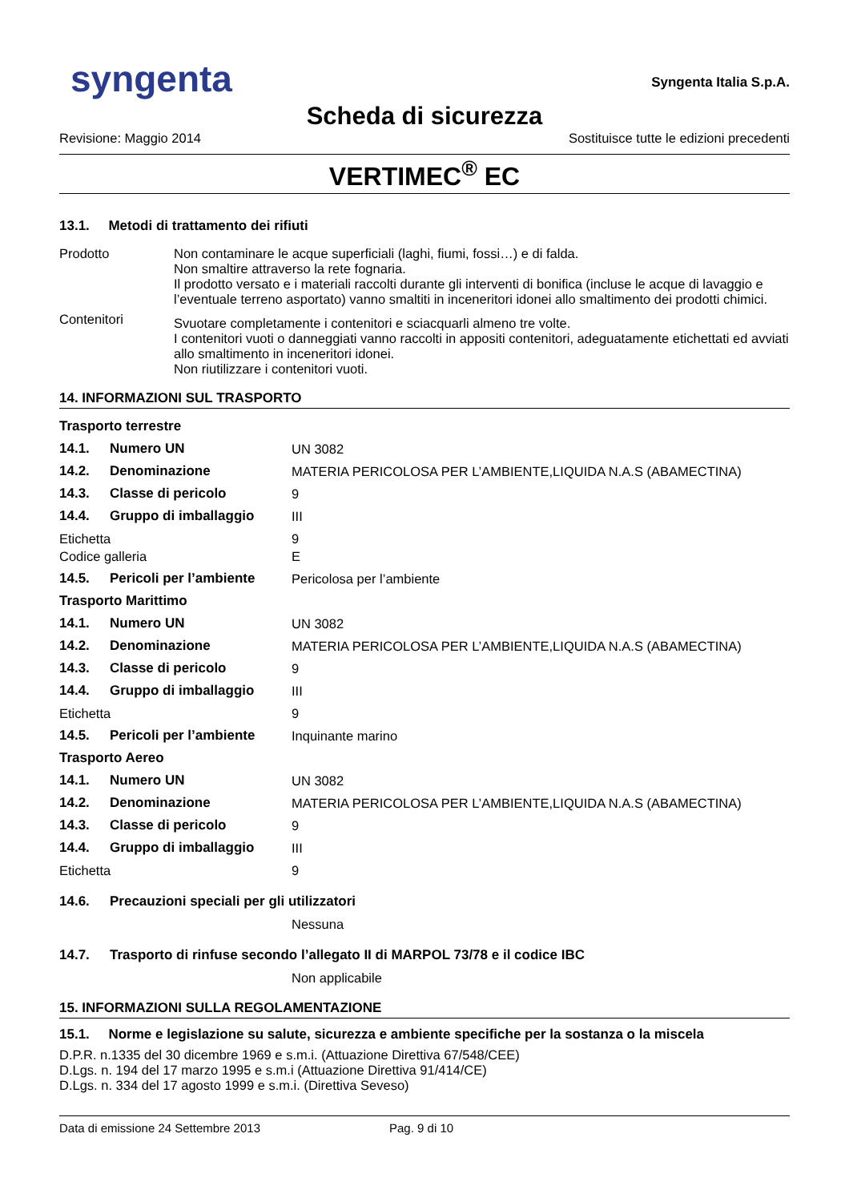syngenta
Syngenta Italia S.p.A.
Scheda di sicurezza
Revisione: Maggio 2014 Sostituisce tutte le edizioni precedenti
VERTIMEC<sup>®</sup> EC
13.1. Metodi di trattamento dei rifiuti
| Prodotto | Non contaminare le acque superficiali (laghi, fiumi, fossi…) e di falda. Non smaltire attraverso la rete fognaria. Il prodotto versato e i materiali raccolti durante gli interventi di bonifica (incluse le acque di lavaggio e l’eventuale terreno asportato) vanno smaltiti in inceneritori idonei allo smaltimento dei prodotti chimici. |
| Contenitori | Svuotare completamente i contenitori e sciacquarli almeno tre volte. I contenitori vuoti o danneggiati vanno raccolti in appositi contenitori, adeguatamente etichettati ed avviati allo smaltimento in inceneritori idonei. Non riutilizzare i contenitori vuoti. |
14. INFORMAZIONI SUL TRASPORTO
| Trasporto terrestre | | |
| 14.1. | Numero UN | UN 3082 |
| 14.2. | Denominazione | MATERIA PERICOLOSA PER L’AMBIENTE,LIQUIDA N.A.S (ABAMECTINA) |
| 14.3. | Classe di pericolo | 9 |
| 14.4. | Gruppo di imballaggio | III |
| Etichetta Codice galleria | | 9 E |
| 14.5. | Pericoli per l’ambiente | Pericolosa per l’ambiente |
| Trasporto Marittimo | | |
| 14.1. | Numero UN | UN 3082 |
| 14.2. | Denominazione | MATERIA PERICOLOSA PER L’AMBIENTE,LIQUIDA N.A.S (ABAMECTINA) |
| 14.3. | Classe di pericolo | 9 |
| 14.4. | Gruppo di imballaggio | III |
| Etichetta | | 9 |
| 14.5. | Pericoli per l’ambiente | Inquinante marino |
| Trasporto Aereo | | |
| 14.1. | Numero UN | UN 3082 |
| 14.2. | Denominazione | MATERIA PERICOLOSA PER L’AMBIENTE,LIQUIDA N.A.S (ABAMECTINA) |
| 14.3. | Classe di pericolo | 9 |
| 14.4. | Gruppo di imballaggio | III |
| Etichetta | | 9 |
| 14.6. | Precauzioni speciali per gli utilizzatori | |
| | | Nessuna |
| 14.7. | Trasporto di rinfuse secondo l’allegato II di MARPOL 73/78 e il codice IBC | |
| | | Non applicabile |
15. INFORMAZIONI SULLA REGOLAMENTAZIONE
15.1. Norme e legislazione su salute, sicurezza e ambiente specifiche per la sostanza o la miscela
D.P.R. n.1335 del 30 dicembre 1969 e s.m.i. (Attuazione Direttiva 67/548/CEE)
D.Lgs. n. 194 del 17 marzo 1995 e s.m.i (Attuazione Direttiva 91/414/CE)
D.Lgs. n. 334 del 17 agosto 1999 e s.m.i. (Direttiva Seveso)
Data di emissione 24 Settembre 2013 Pag. 9 di 10